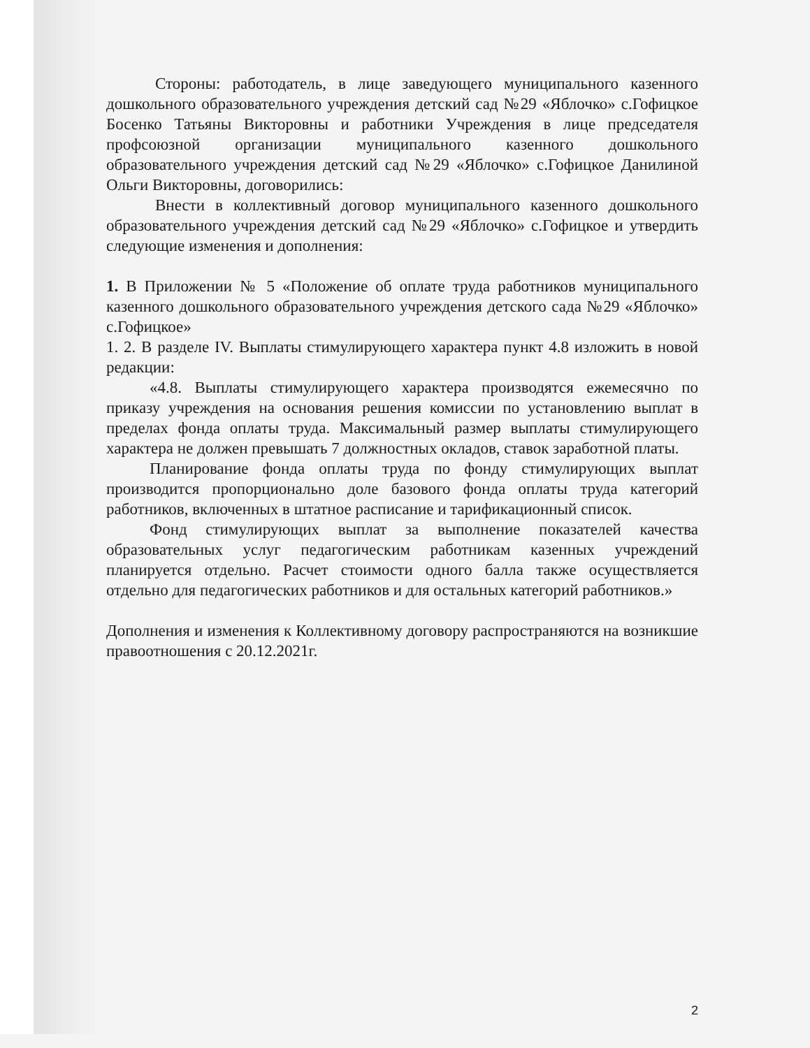Стороны: работодатель, в лице заведующего муниципального казенного дошкольного образовательного учреждения детский сад №29 «Яблочко» с.Гофицкое Босенко Татьяны Викторовны и работники Учреждения в лице председателя профсоюзной организации муниципального казенного дошкольного образовательного учреждения детский сад №29 «Яблочко» с.Гофицкое Данилиной Ольги Викторовны, договорились:
Внести в коллективный договор муниципального казенного дошкольного образовательного учреждения детский сад №29 «Яблочко» с.Гофицкое и утвердить следующие изменения и дополнения:
1. В Приложении № 5 «Положение об оплате труда работников муниципального казенного дошкольного образовательного учреждения детского сада №29 «Яблочко» с.Гофицкое»
1. 2. В разделе IV. Выплаты стимулирующего характера пункт 4.8 изложить в новой редакции:
«4.8. Выплаты стимулирующего характера производятся ежемесячно по приказу учреждения на основания решения комиссии по установлению выплат в пределах фонда оплаты труда. Максимальный размер выплаты стимулирующего характера не должен превышать 7 должностных окладов, ставок заработной платы.
Планирование фонда оплаты труда по фонду стимулирующих выплат производится пропорционально доле базового фонда оплаты труда категорий работников, включенных в штатное расписание и тарификационный список.
Фонд стимулирующих выплат за выполнение показателей качества образовательных услуг педагогическим работникам казенных учреждений планируется отдельно. Расчет стоимости одного балла также осуществляется отдельно для педагогических работников и для остальных категорий работников.»
Дополнения и изменения к Коллективному договору распространяются на возникшие правоотношения с 20.12.2021г.
2